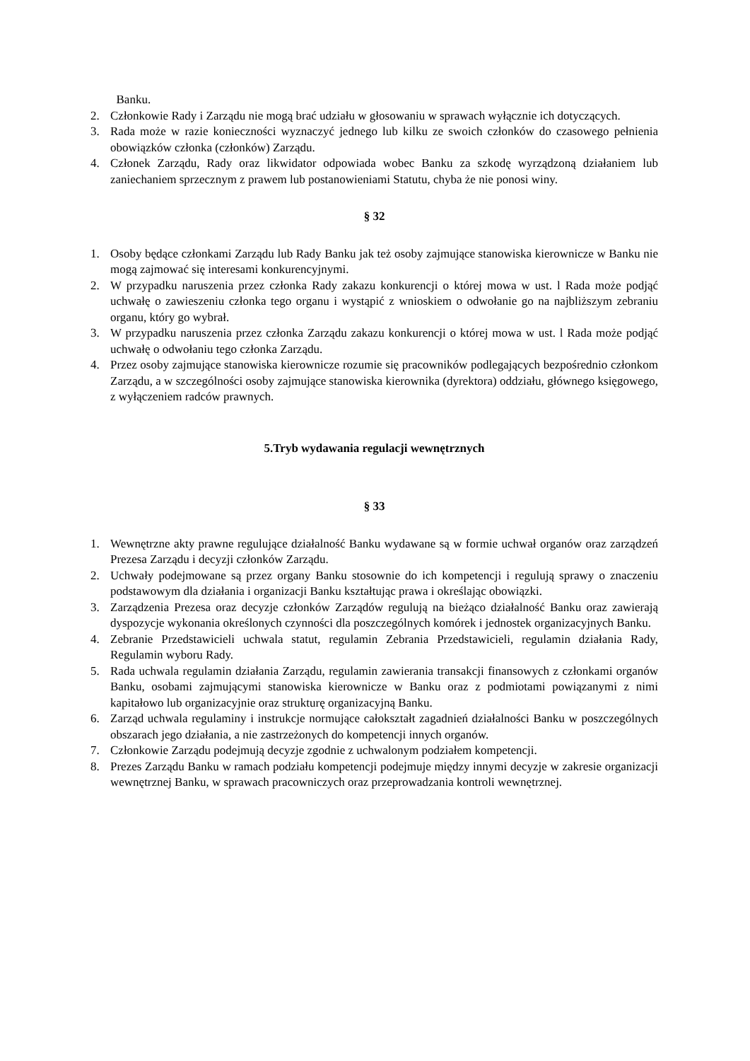Banku.
2. Członkowie Rady i Zarządu nie mogą brać udziału w głosowaniu w sprawach wyłącznie ich dotyczących.
3. Rada może w razie konieczności wyznaczyć jednego lub kilku ze swoich członków do czasowego pełnienia obowiązków członka (członków) Zarządu.
4. Członek Zarządu, Rady oraz likwidator odpowiada wobec Banku za szkodę wyrządzoną działaniem lub zaniechaniem sprzecznym z prawem lub postanowieniami Statutu, chyba że nie ponosi winy.
§ 32
1. Osoby będące członkami Zarządu lub Rady Banku jak też osoby zajmujące stanowiska kierownicze w Banku nie mogą zajmować się interesami konkurencyjnymi.
2. W przypadku naruszenia przez członka Rady zakazu konkurencji o której mowa w ust. l Rada może podjąć uchwałę o zawieszeniu członka tego organu i wystąpić z wnioskiem o odwołanie go na najbliższym zebraniu organu, który go wybrał.
3. W przypadku naruszenia przez członka Zarządu zakazu konkurencji o której mowa w ust. l Rada może podjąć uchwałę o odwołaniu tego członka Zarządu.
4. Przez osoby zajmujące stanowiska kierownicze rozumie się pracowników podlegających bezpośrednio członkom Zarządu, a w szczególności osoby zajmujące stanowiska kierownika (dyrektora) oddziału, głównego księgowego, z wyłączeniem radców prawnych.
5.Tryb wydawania regulacji wewnętrznych
§ 33
1. Wewnętrzne akty prawne regulujące działalność Banku wydawane są w formie uchwał organów oraz zarządzeń Prezesa Zarządu i decyzji członków Zarządu.
2. Uchwały podejmowane są przez organy Banku stosownie do ich kompetencji i regulują sprawy o znaczeniu podstawowym dla działania i organizacji Banku kształtując prawa i określając obowiązki.
3. Zarządzenia Prezesa oraz decyzje członków Zarządów regulują na bieżąco działalność Banku oraz zawierają dyspozycje wykonania określonych czynności dla poszczególnych komórek i jednostek organizacyjnych Banku.
4. Zebranie Przedstawicieli uchwala statut, regulamin Zebrania Przedstawicieli, regulamin działania Rady, Regulamin wyboru Rady.
5. Rada uchwala regulamin działania Zarządu, regulamin zawierania transakcji finansowych z członkami organów Banku, osobami zajmującymi stanowiska kierownicze w Banku oraz z podmiotami powiązanymi z nimi kapitałowo lub organizacyjnie oraz strukturę organizacyjną Banku.
6. Zarząd uchwala regulaminy i instrukcje normujące całokształt zagadnień działalności Banku w poszczególnych obszarach jego działania, a nie zastrzeżonych do kompetencji innych organów.
7. Członkowie Zarządu podejmują decyzje zgodnie z uchwalonym podziałem kompetencji.
8. Prezes Zarządu Banku w ramach podziału kompetencji podejmuje między innymi decyzje w zakresie organizacji wewnętrznej Banku, w sprawach pracowniczych oraz przeprowadzania kontroli wewnętrznej.